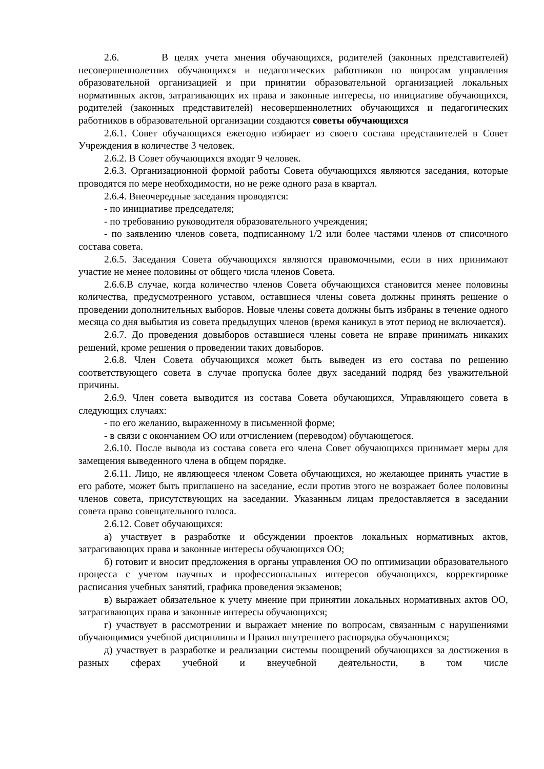2.6. В целях учета мнения обучающихся, родителей (законных представителей) несовершеннолетних обучающихся и педагогических работников по вопросам управления образовательной организацией и при принятии образовательной организацией локальных нормативных актов, затрагивающих их права и законные интересы, по инициативе обучающихся, родителей (законных представителей) несовершеннолетних обучающихся и педагогических работников в образовательной организации создаются советы обучающихся
2.6.1. Совет обучающихся ежегодно избирает из своего состава представителей в Совет Учреждения в количестве 3 человек.
2.6.2. В Совет обучающихся входят 9 человек.
2.6.3. Организационной формой работы Совета обучающихся являются заседания, которые проводятся по мере необходимости, но не реже одного раза в квартал.
2.6.4. Внеочередные заседания проводятся:
- по инициативе председателя;
- по требованию руководителя образовательного учреждения;
- по заявлению членов совета, подписанному 1/2 или более частями членов от списочного состава совета.
2.6.5. Заседания Совета обучающихся являются правомочными, если в них принимают участие не менее половины от общего числа членов Совета.
2.6.6.В случае, когда количество членов Совета обучающихся становится менее половины количества, предусмотренного уставом, оставшиеся члены совета должны принять решение о проведении дополнительных выборов. Новые члены совета должны быть избраны в течение одного месяца со дня выбытия из совета предыдущих членов (время каникул в этот период не включается).
2.6.7. До проведения довыборов оставшиеся члены совета не вправе принимать никаких решений, кроме решения о проведении таких довыборов.
2.6.8. Член Совета обучающихся может быть выведен из его состава по решению соответствующего совета в случае пропуска более двух заседаний подряд без уважительной причины.
2.6.9. Член совета выводится из состава Совета обучающихся, Управляющего совета в следующих случаях:
- по его желанию, выраженному в письменной форме;
- в связи с окончанием ОО или отчислением (переводом) обучающегося.
2.6.10. После вывода из состава совета его члена Совет обучающихся принимает меры для замещения выведенного члена в общем порядке.
2.6.11. Лицо, не являющееся членом Совета обучающихся, но желающее принять участие в его работе, может быть приглашено на заседание, если против этого не возражает более половины членов совета, присутствующих на заседании. Указанным лицам предоставляется в заседании совета право совещательного голоса.
2.6.12. Совет обучающихся:
а) участвует в разработке и обсуждении проектов локальных нормативных актов, затрагивающих права и законные интересы обучающихся ОО;
б) готовит и вносит предложения в органы управления ОО по оптимизации образовательного процесса с учетом научных и профессиональных интересов обучающихся, корректировке расписания учебных занятий, графика проведения экзаменов;
в) выражает обязательное к учету мнение при принятии локальных нормативных актов ОО, затрагивающих права и законные интересы обучающихся;
г) участвует в рассмотрении и выражает мнение по вопросам, связанным с нарушениями обучающимися учебной дисциплины и Правил внутреннего распорядка обучающихся;
д) участвует в разработке и реализации системы поощрений обучающихся за достижения в разных сферах учебной и внеучебной деятельности, в том числе